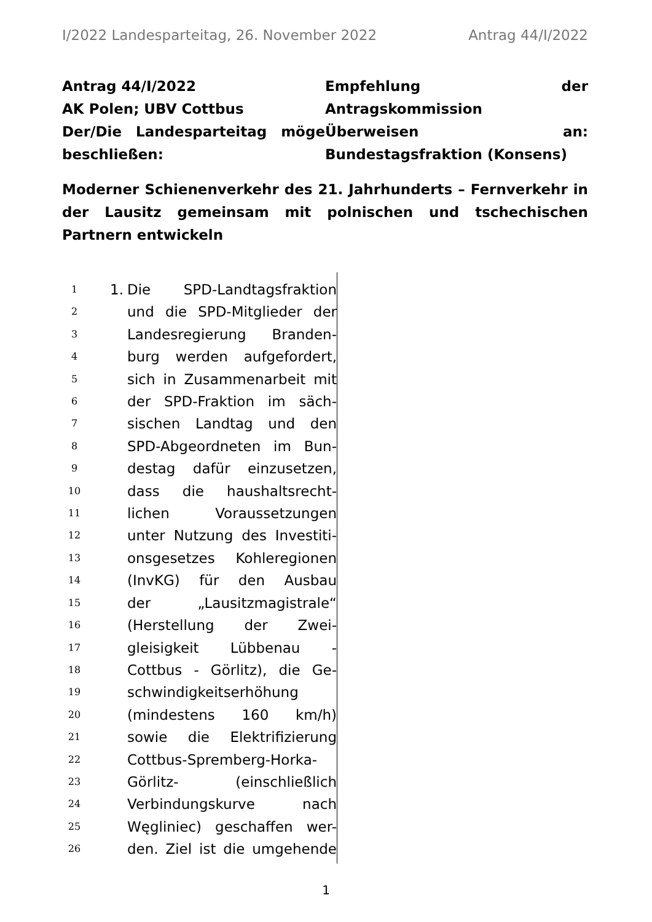I/2022 Landesparteitag, 26. November 2022 Antrag 44/I/2022
Antrag 44/I/2022
AK Polen; UBV Cottbus
Der/Die Landesparteitag möge beschließen:
Empfehlung der Antragskommission
Überweisen an: Bundestagsfraktion (Konsens)
Moderner Schienenverkehr des 21. Jahrhunderts – Fernverkehr in der Lausitz gemeinsam mit polnischen und tschechischen Partnern entwickeln
1 1. Die SPD-Landtagsfraktion
2 und die SPD-Mitglieder der
3 Landesregierung Branden-
4 burg werden aufgefordert,
5 sich in Zusammenarbeit mit
6 der SPD-Fraktion im säch-
7 sischen Landtag und den
8 SPD-Abgeordneten im Bun-
9 destag dafür einzusetzen,
10 dass die haushaltsrecht-
11 lichen Voraussetzungen
12 unter Nutzung des Investiti-
13 onsgesetzes Kohleregionen
14 (InvKG) für den Ausbau
15 der „Lausitzmagistrale“
16 (Herstellung der Zwei-
17 gleisigkeit Lübbenau -
18 Cottbus - Görlitz), die Ge-
19 schwindigkeitserhöhung
20 (mindestens 160 km/h)
21 sowie die Elektrifizierung
22 Cottbus-Spremberg-Horka-
23 Görlitz- (einschließlich
24 Verbindungskurve nach
25 Węgliniec) geschaffen wer-
26 den. Ziel ist die umgehende
1